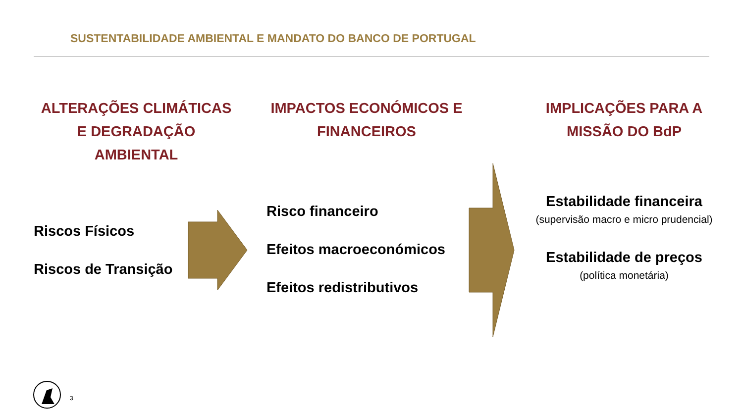SUSTENTABILIDADE AMBIENTAL E MANDATO DO BANCO DE PORTUGAL
ALTERAÇÕES CLIMÁTICAS E DEGRADAÇÃO AMBIENTAL
IMPACTOS ECONÓMICOS E FINANCEIROS
IMPLICAÇÕES PARA A MISSÃO DO BdP
Riscos Físicos
Riscos de Transição
Risco financeiro
Efeitos macroeconómicos
Efeitos redistributivos
Estabilidade financeira
(supervisão macro e micro prudencial)
Estabilidade de preços
(política monetária)
3